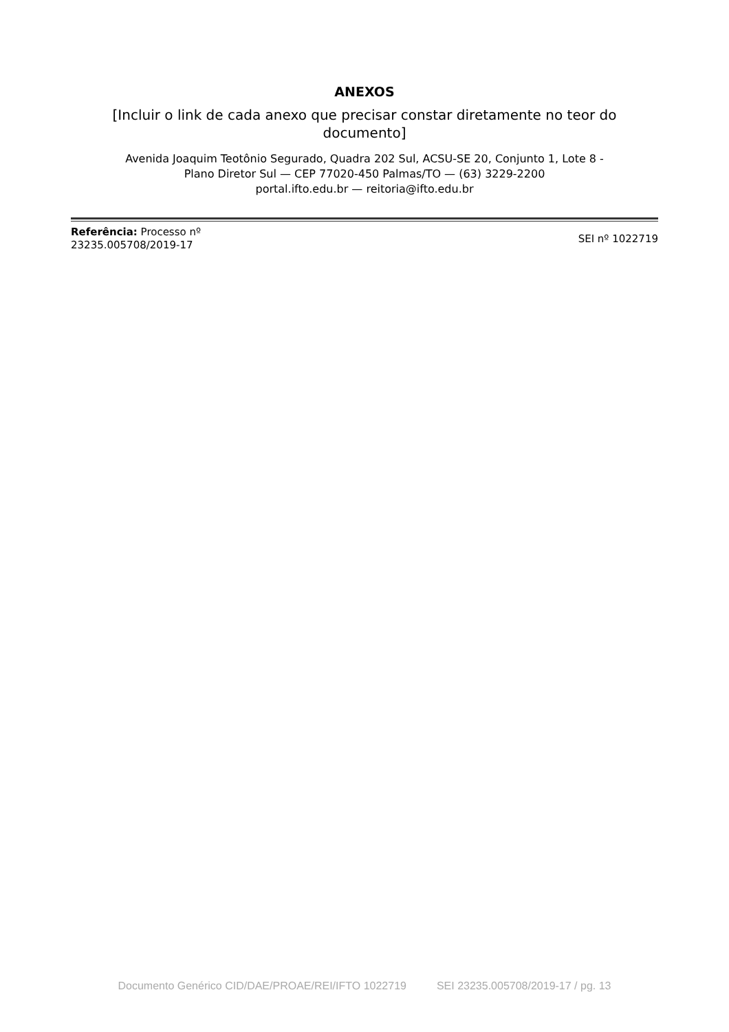ANEXOS
[Incluir o link de cada anexo que precisar constar diretamente no teor do documento]
Avenida Joaquim Teotônio Segurado, Quadra 202 Sul, ACSU-SE 20, Conjunto 1, Lote 8 -
Plano Diretor Sul — CEP 77020-450 Palmas/TO — (63) 3229-2200
portal.ifto.edu.br — reitoria@ifto.edu.br
Referência: Processo nº
23235.005708/2019-17
SEI nº 1022719
Documento Genérico CID/DAE/PROAE/REI/IFTO 1022719 SEI 23235.005708/2019-17 / pg. 13